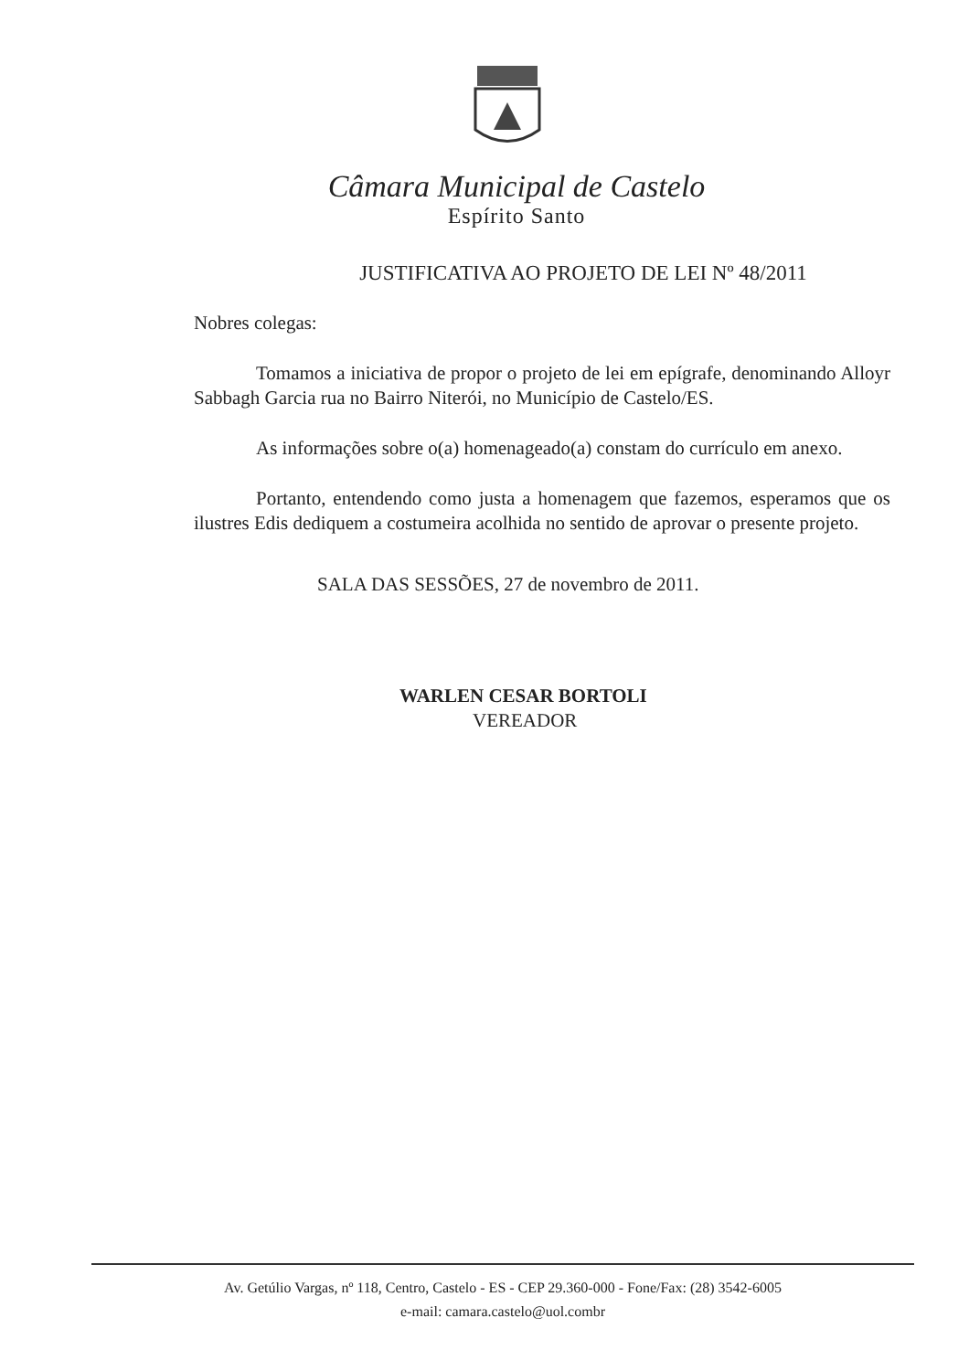Câmara Municipal de Castelo
Espírito Santo
JUSTIFICATIVA AO PROJETO DE LEI Nº 48/2011
Nobres colegas:
Tomamos a iniciativa de propor o projeto de lei em epígrafe, denominando Alloyr Sabbagh Garcia rua no Bairro Niterói, no Município de Castelo/ES.
As informações sobre o(a) homenageado(a) constam do currículo em anexo.
Portanto, entendendo como justa a homenagem que fazemos, esperamos que os ilustres Edis dediquem a costumeira acolhida no sentido de aprovar o presente projeto.
SALA DAS SESSÕES, 27 de novembro de 2011.
WARLEN CESAR BORTOLI
VEREADOR
Av. Getúlio Vargas, nº 118, Centro, Castelo - ES - CEP 29.360-000 - Fone/Fax: (28) 3542-6005
e-mail: camara.castelo@uol.combr